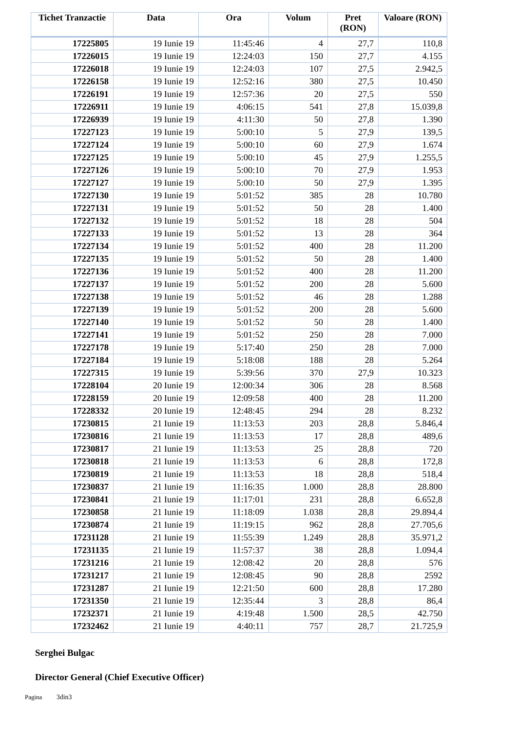| Tichet Tranzactie | Data | Ora | Volum | Pret (RON) | Valoare (RON) |
| --- | --- | --- | --- | --- | --- |
| 17225805 | 19 Iunie 19 | 11:45:46 | 4 | 27,7 | 110,8 |
| 17226015 | 19 Iunie 19 | 12:24:03 | 150 | 27,7 | 4.155 |
| 17226018 | 19 Iunie 19 | 12:24:03 | 107 | 27,5 | 2.942,5 |
| 17226158 | 19 Iunie 19 | 12:52:16 | 380 | 27,5 | 10.450 |
| 17226191 | 19 Iunie 19 | 12:57:36 | 20 | 27,5 | 550 |
| 17226911 | 19 Iunie 19 | 4:06:15 | 541 | 27,8 | 15.039,8 |
| 17226939 | 19 Iunie 19 | 4:11:30 | 50 | 27,8 | 1.390 |
| 17227123 | 19 Iunie 19 | 5:00:10 | 5 | 27,9 | 139,5 |
| 17227124 | 19 Iunie 19 | 5:00:10 | 60 | 27,9 | 1.674 |
| 17227125 | 19 Iunie 19 | 5:00:10 | 45 | 27,9 | 1.255,5 |
| 17227126 | 19 Iunie 19 | 5:00:10 | 70 | 27,9 | 1.953 |
| 17227127 | 19 Iunie 19 | 5:00:10 | 50 | 27,9 | 1.395 |
| 17227130 | 19 Iunie 19 | 5:01:52 | 385 | 28 | 10.780 |
| 17227131 | 19 Iunie 19 | 5:01:52 | 50 | 28 | 1.400 |
| 17227132 | 19 Iunie 19 | 5:01:52 | 18 | 28 | 504 |
| 17227133 | 19 Iunie 19 | 5:01:52 | 13 | 28 | 364 |
| 17227134 | 19 Iunie 19 | 5:01:52 | 400 | 28 | 11.200 |
| 17227135 | 19 Iunie 19 | 5:01:52 | 50 | 28 | 1.400 |
| 17227136 | 19 Iunie 19 | 5:01:52 | 400 | 28 | 11.200 |
| 17227137 | 19 Iunie 19 | 5:01:52 | 200 | 28 | 5.600 |
| 17227138 | 19 Iunie 19 | 5:01:52 | 46 | 28 | 1.288 |
| 17227139 | 19 Iunie 19 | 5:01:52 | 200 | 28 | 5.600 |
| 17227140 | 19 Iunie 19 | 5:01:52 | 50 | 28 | 1.400 |
| 17227141 | 19 Iunie 19 | 5:01:52 | 250 | 28 | 7.000 |
| 17227178 | 19 Iunie 19 | 5:17:40 | 250 | 28 | 7.000 |
| 17227184 | 19 Iunie 19 | 5:18:08 | 188 | 28 | 5.264 |
| 17227315 | 19 Iunie 19 | 5:39:56 | 370 | 27,9 | 10.323 |
| 17228104 | 20 Iunie 19 | 12:00:34 | 306 | 28 | 8.568 |
| 17228159 | 20 Iunie 19 | 12:09:58 | 400 | 28 | 11.200 |
| 17228332 | 20 Iunie 19 | 12:48:45 | 294 | 28 | 8.232 |
| 17230815 | 21 Iunie 19 | 11:13:53 | 203 | 28,8 | 5.846,4 |
| 17230816 | 21 Iunie 19 | 11:13:53 | 17 | 28,8 | 489,6 |
| 17230817 | 21 Iunie 19 | 11:13:53 | 25 | 28,8 | 720 |
| 17230818 | 21 Iunie 19 | 11:13:53 | 6 | 28,8 | 172,8 |
| 17230819 | 21 Iunie 19 | 11:13:53 | 18 | 28,8 | 518,4 |
| 17230837 | 21 Iunie 19 | 11:16:35 | 1.000 | 28,8 | 28.800 |
| 17230841 | 21 Iunie 19 | 11:17:01 | 231 | 28,8 | 6.652,8 |
| 17230858 | 21 Iunie 19 | 11:18:09 | 1.038 | 28,8 | 29.894,4 |
| 17230874 | 21 Iunie 19 | 11:19:15 | 962 | 28,8 | 27.705,6 |
| 17231128 | 21 Iunie 19 | 11:55:39 | 1.249 | 28,8 | 35.971,2 |
| 17231135 | 21 Iunie 19 | 11:57:37 | 38 | 28,8 | 1.094,4 |
| 17231216 | 21 Iunie 19 | 12:08:42 | 20 | 28,8 | 576 |
| 17231217 | 21 Iunie 19 | 12:08:45 | 90 | 28,8 | 2592 |
| 17231287 | 21 Iunie 19 | 12:21:50 | 600 | 28,8 | 17.280 |
| 17231350 | 21 Iunie 19 | 12:35:44 | 3 | 28,8 | 86,4 |
| 17232371 | 21 Iunie 19 | 4:19:48 | 1.500 | 28,5 | 42.750 |
| 17232462 | 21 Iunie 19 | 4:40:11 | 757 | 28,7 | 21.725,9 |
Serghei Bulgac
Director General (Chief Executive Officer)
Pagina 3din3